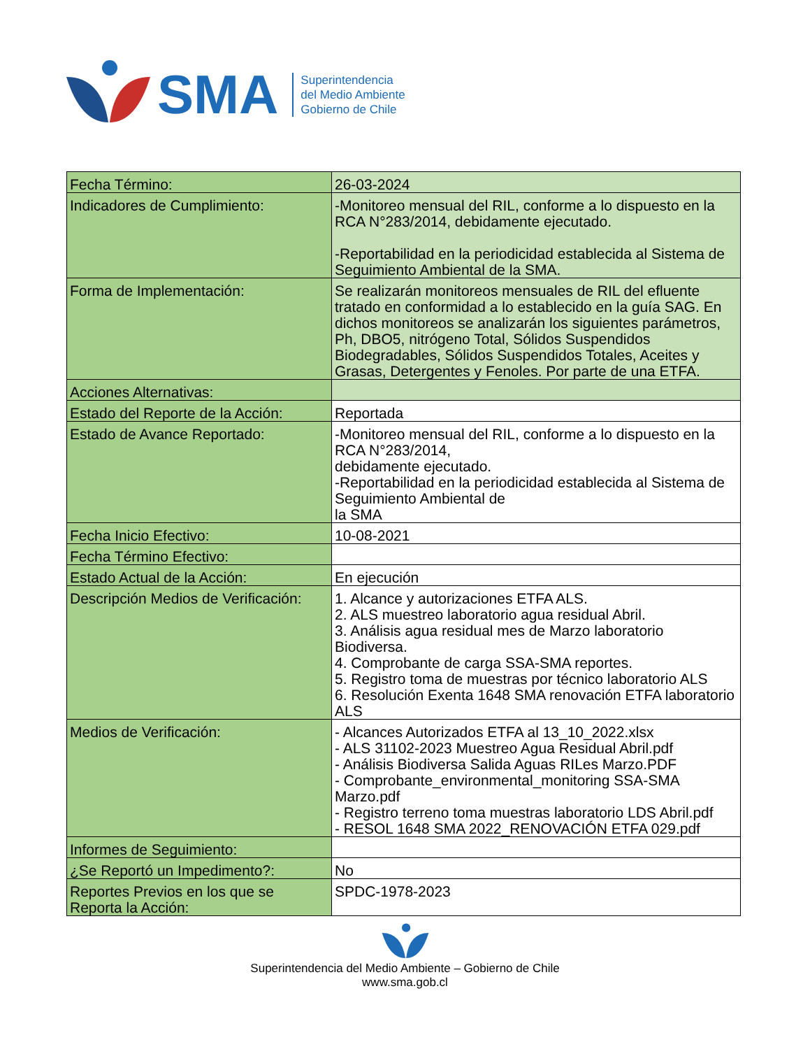SMA
Superintendencia
del Medio Ambiente
Gobierno de Chile
| Fecha Término: | 26-03-2024 |
| Indicadores de Cumplimiento: | -Monitoreo mensual del RIL, conforme a lo dispuesto en la RCA N°283/2014, debidamente ejecutado. -Reportabilidad en la periodicidad establecida al Sistema de Seguimiento Ambiental de la SMA. |
| Forma de Implementación: | Se realizarán monitoreos mensuales de RIL del efluente tratado en conformidad a lo establecido en la guía SAG. En dichos monitoreos se analizarán los siguientes parámetros, Ph, DBO5, nitrógeno Total, Sólidos Suspendidos Biodegradables, Sólidos Suspendidos Totales, Aceites y Grasas, Detergentes y Fenoles. Por parte de una ETFA. |
| Acciones Alternativas: | |
| Estado del Reporte de la Acción: | Reportada |
| Estado de Avance Reportado: | -Monitoreo mensual del RIL, conforme a lo dispuesto en la RCA N°283/2014, debidamente ejecutado. -Reportabilidad en la periodicidad establecida al Sistema de Seguimiento Ambiental de la SMA |
| Fecha Inicio Efectivo: | 10-08-2021 |
| Fecha Término Efectivo: | |
| Estado Actual de la Acción: | En ejecución |
| Descripción Medios de Verificación: | 1. Alcance y autorizaciones ETFA ALS. 2. ALS muestreo laboratorio agua residual Abril. 3. Análisis agua residual mes de Marzo laboratorio Biodiversa. 4. Comprobante de carga SSA-SMA reportes. 5. Registro toma de muestras por técnico laboratorio ALS 6. Resolución Exenta 1648 SMA renovación ETFA laboratorio ALS |
| Medios de Verificación: | - Alcances Autorizados ETFA al 13_10_2022.xlsx - ALS 31102-2023 Muestreo Agua Residual Abril.pdf - Análisis Biodiversa Salida Aguas RILes Marzo.PDF - Comprobante_environmental_monitoring SSA-SMA Marzo.pdf - Registro terreno toma muestras laboratorio LDS Abril.pdf - RESOL 1648 SMA 2022_RENOVACIÓN ETFA 029.pdf |
| Informes de Seguimiento: | |
| ¿Se Reportó un Impedimento?: | No |
| Reportes Previos en los que se Reporta la Acción: | SPDC-1978-2023 |
Superintendencia del Medio Ambiente – Gobierno de Chile
www.sma.gob.cl